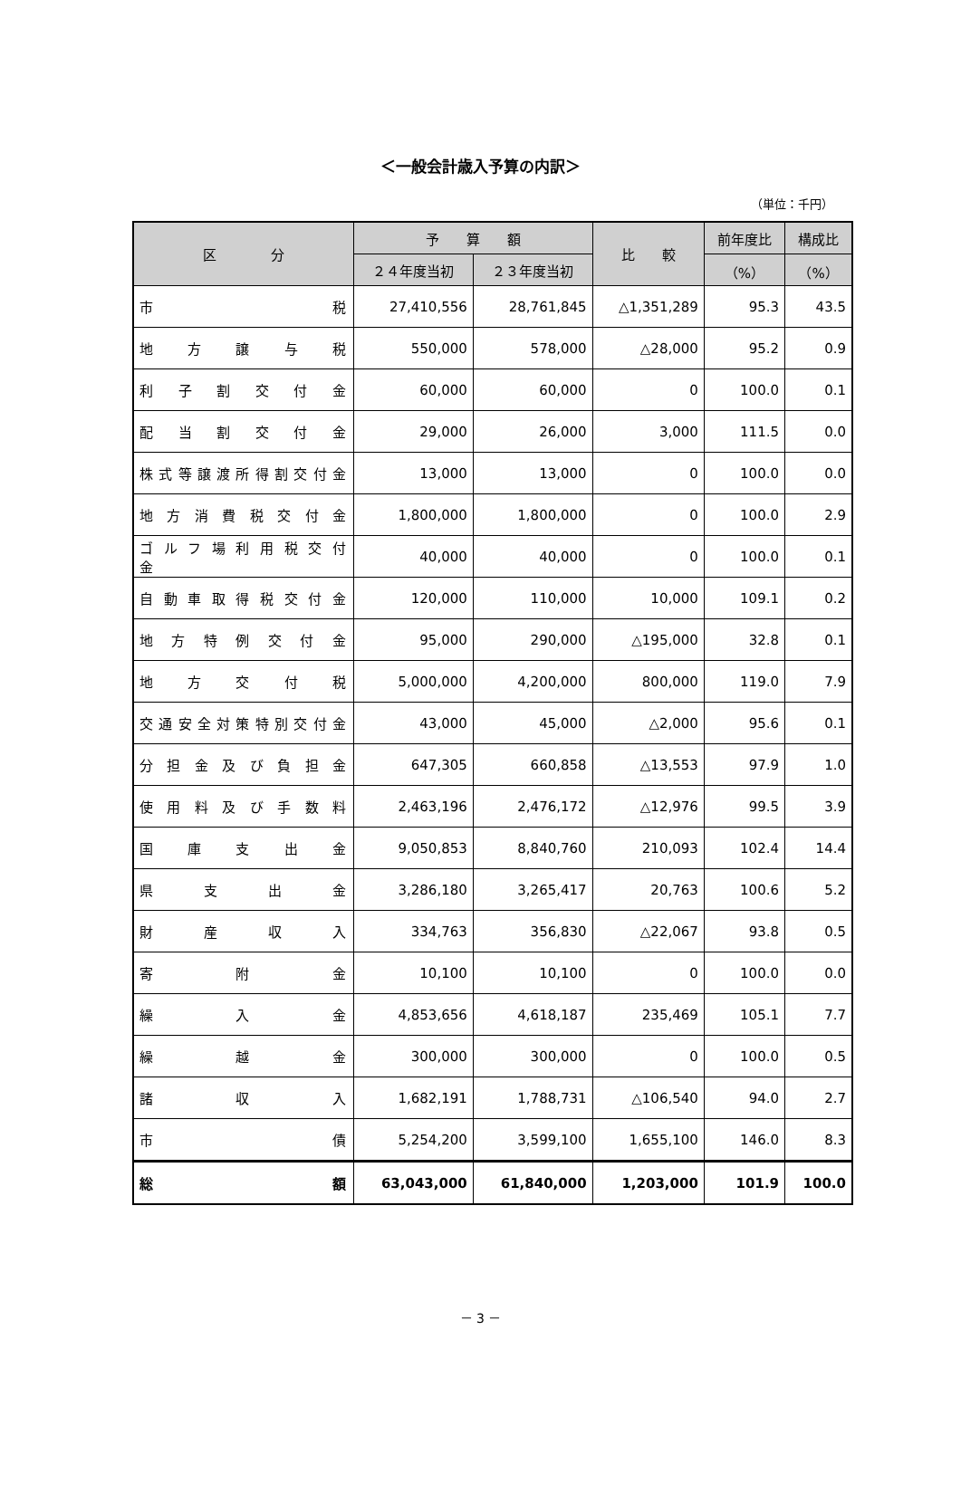＜一般会計歳入予算の内訳＞
（単位：千円）
| 区 分 | 予 算 額 | | 比 較 | 前年度比 | 構成比 |
| --- | --- | --- | --- | --- | --- |
| | ２４年度当初 | ２３年度当初 | | （%） | （%） |
| 市 税 | 27,410,556 | 28,761,845 | △1,351,289 | 95.3 | 43.5 |
| 地 方 譲 与 税 | 550,000 | 578,000 | △28,000 | 95.2 | 0.9 |
| 利 子 割 交 付 金 | 60,000 | 60,000 | 0 | 100.0 | 0.1 |
| 配 当 割 交 付 金 | 29,000 | 26,000 | 3,000 | 111.5 | 0.0 |
| 株式等譲渡所得割交付金 | 13,000 | 13,000 | 0 | 100.0 | 0.0 |
| 地 方 消 費 税 交 付 金 | 1,800,000 | 1,800,000 | 0 | 100.0 | 2.9 |
| ゴ ル フ 場 利 用 税 交 付 金 | 40,000 | 40,000 | 0 | 100.0 | 0.1 |
| 自 動 車 取 得 税 交 付 金 | 120,000 | 110,000 | 10,000 | 109.1 | 0.2 |
| 地 方 特 例 交 付 金 | 95,000 | 290,000 | △195,000 | 32.8 | 0.1 |
| 地 方 交 付 税 | 5,000,000 | 4,200,000 | 800,000 | 119.0 | 7.9 |
| 交通安全対策特別交付金 | 43,000 | 45,000 | △2,000 | 95.6 | 0.1 |
| 分 担 金 及 び 負 担 金 | 647,305 | 660,858 | △13,553 | 97.9 | 1.0 |
| 使 用 料 及 び 手 数 料 | 2,463,196 | 2,476,172 | △12,976 | 99.5 | 3.9 |
| 国 庫 支 出 金 | 9,050,853 | 8,840,760 | 210,093 | 102.4 | 14.4 |
| 県 支 出 金 | 3,286,180 | 3,265,417 | 20,763 | 100.6 | 5.2 |
| 財 産 収 入 | 334,763 | 356,830 | △22,067 | 93.8 | 0.5 |
| 寄 附 金 | 10,100 | 10,100 | 0 | 100.0 | 0.0 |
| 繰 入 金 | 4,853,656 | 4,618,187 | 235,469 | 105.1 | 7.7 |
| 繰 越 金 | 300,000 | 300,000 | 0 | 100.0 | 0.5 |
| 諸 収 入 | 1,682,191 | 1,788,731 | △106,540 | 94.0 | 2.7 |
| 市 債 | 5,254,200 | 3,599,100 | 1,655,100 | 146.0 | 8.3 |
| 総 額 | 63,043,000 | 61,840,000 | 1,203,000 | 101.9 | 100.0 |
－ 3 －